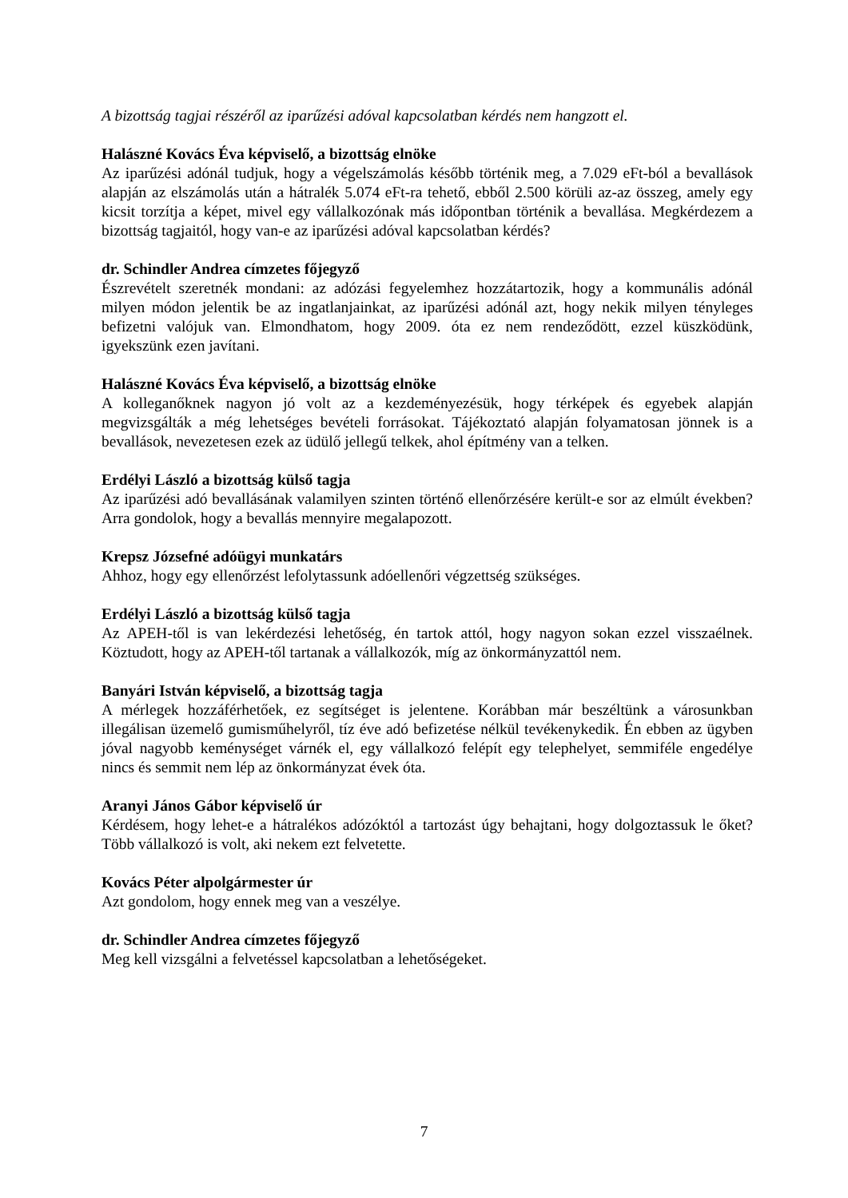A bizottság tagjai részéről az iparűzési adóval kapcsolatban kérdés nem hangzott el.
Halászné Kovács Éva képviselő, a bizottság elnöke
Az iparűzési adónál tudjuk, hogy a végelszámolás később történik meg, a 7.029 eFt-ból a bevallások alapján az elszámolás után a hátralék 5.074 eFt-ra tehető, ebből 2.500 körüli az-az összeg, amely egy kicsit torzítja a képet, mivel egy vállalkozónak más időpontban történik a bevallása. Megkérdezem a bizottság tagjaitól, hogy van-e az iparűzési adóval kapcsolatban kérdés?
dr. Schindler Andrea címzetes főjegyző
Észrevételt szeretnék mondani: az adózási fegyelemhez hozzátartozik, hogy a kommunális adónál milyen módon jelentik be az ingatlanjainkat, az iparűzési adónál azt, hogy nekik milyen tényleges befizetni valójuk van. Elmondhatom, hogy 2009. óta ez nem rendeződött, ezzel küszködünk, igyekszünk ezen javítani.
Halászné Kovács Éva képviselő, a bizottság elnöke
A kolleganőknek nagyon jó volt az a kezdeményezésük, hogy térképek és egyebek alapján megvizsgálták a még lehetséges bevételi forrásokat. Tájékoztató alapján folyamatosan jönnek is a bevallások, nevezetesen ezek az üdülő jellegű telkek, ahol építmény van a telken.
Erdélyi László a bizottság külső tagja
Az iparűzési adó bevallásának valamilyen szinten történő ellenőrzésére került-e sor az elmúlt években? Arra gondolok, hogy a bevallás mennyire megalapozott.
Krepsz Józsefné adóügyi munkatárs
Ahhoz, hogy egy ellenőrzést lefolytassunk adóellenőri végzettség szükséges.
Erdélyi László a bizottság külső tagja
Az APEH-től is van lekérdezési lehetőség, én tartok attól, hogy nagyon sokan ezzel visszaélnek. Köztudott, hogy az APEH-től tartanak a vállalkozók, míg az önkormányzattól nem.
Banyári István képviselő, a bizottság tagja
A mérlegek hozzáférhetőek, ez segítséget is jelentene. Korábban már beszéltünk a városunkban illegálisan üzemelő gumisműhelyről, tíz éve adó befizetése nélkül tevékenykedik. Én ebben az ügyben jóval nagyobb keménységet várnék el, egy vállalkozó felépít egy telephelyet, semmiféle engedélye nincs és semmit nem lép az önkormányzat évek óta.
Aranyi János Gábor képviselő úr
Kérdésem, hogy lehet-e a hátralékos adózóktól a tartozást úgy behajtani, hogy dolgoztassuk le őket? Több vállalkozó is volt, aki nekem ezt felvetette.
Kovács Péter alpolgármester úr
Azt gondolom, hogy ennek meg van a veszélye.
dr. Schindler Andrea címzetes főjegyző
Meg kell vizsgálni a felvetéssel kapcsolatban a lehetőségeket.
7